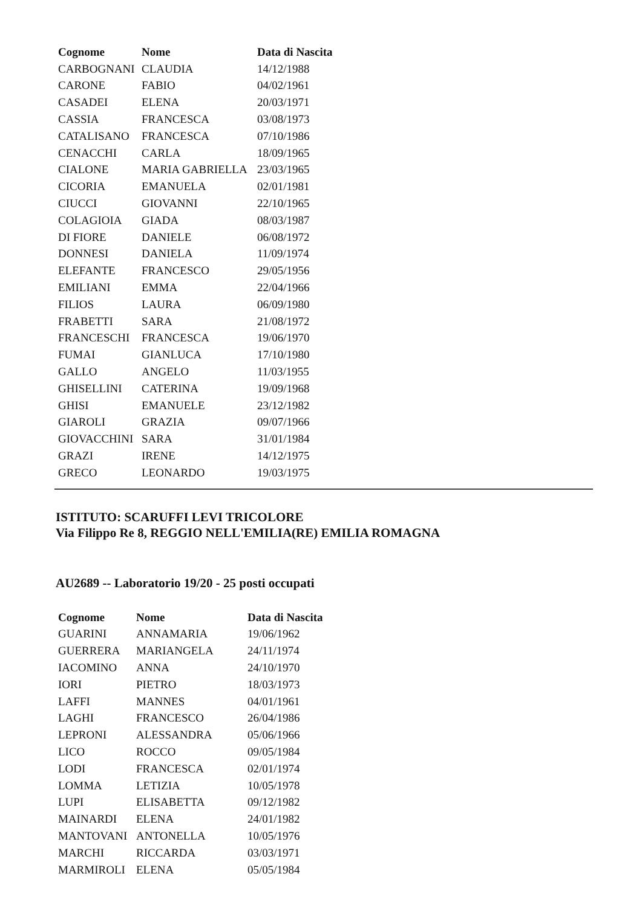| Cognome | Nome | Data di Nascita |
| --- | --- | --- |
| CARBOGNANI | CLAUDIA | 14/12/1988 |
| CARONE | FABIO | 04/02/1961 |
| CASADEI | ELENA | 20/03/1971 |
| CASSIA | FRANCESCA | 03/08/1973 |
| CATALISANO | FRANCESCA | 07/10/1986 |
| CENACCHI | CARLA | 18/09/1965 |
| CIALONE | MARIA GABRIELLA | 23/03/1965 |
| CICORIA | EMANUELA | 02/01/1981 |
| CIUCCI | GIOVANNI | 22/10/1965 |
| COLAGIOIA | GIADA | 08/03/1987 |
| DI FIORE | DANIELE | 06/08/1972 |
| DONNESI | DANIELA | 11/09/1974 |
| ELEFANTE | FRANCESCO | 29/05/1956 |
| EMILIANI | EMMA | 22/04/1966 |
| FILIOS | LAURA | 06/09/1980 |
| FRABETTI | SARA | 21/08/1972 |
| FRANCESCHI | FRANCESCA | 19/06/1970 |
| FUMAI | GIANLUCA | 17/10/1980 |
| GALLO | ANGELO | 11/03/1955 |
| GHISELLINI | CATERINA | 19/09/1968 |
| GHISI | EMANUELE | 23/12/1982 |
| GIAROLI | GRAZIA | 09/07/1966 |
| GIOVACCHINI | SARA | 31/01/1984 |
| GRAZI | IRENE | 14/12/1975 |
| GRECO | LEONARDO | 19/03/1975 |
ISTITUTO: SCARUFFI LEVI TRICOLORE
Via Filippo Re 8, REGGIO NELL'EMILIA(RE) EMILIA ROMAGNA
AU2689 -- Laboratorio 19/20 - 25 posti occupati
| Cognome | Nome | Data di Nascita |
| --- | --- | --- |
| GUARINI | ANNAMARIA | 19/06/1962 |
| GUERRERA | MARIANGELA | 24/11/1974 |
| IACOMINO | ANNA | 24/10/1970 |
| IORI | PIETRO | 18/03/1973 |
| LAFFI | MANNES | 04/01/1961 |
| LAGHI | FRANCESCO | 26/04/1986 |
| LEPRONI | ALESSANDRA | 05/06/1966 |
| LICO | ROCCO | 09/05/1984 |
| LODI | FRANCESCA | 02/01/1974 |
| LOMMA | LETIZIA | 10/05/1978 |
| LUPI | ELISABETTA | 09/12/1982 |
| MAINARDI | ELENA | 24/01/1982 |
| MANTOVANI | ANTONELLA | 10/05/1976 |
| MARCHI | RICCARDA | 03/03/1971 |
| MARMIROLI | ELENA | 05/05/1984 |